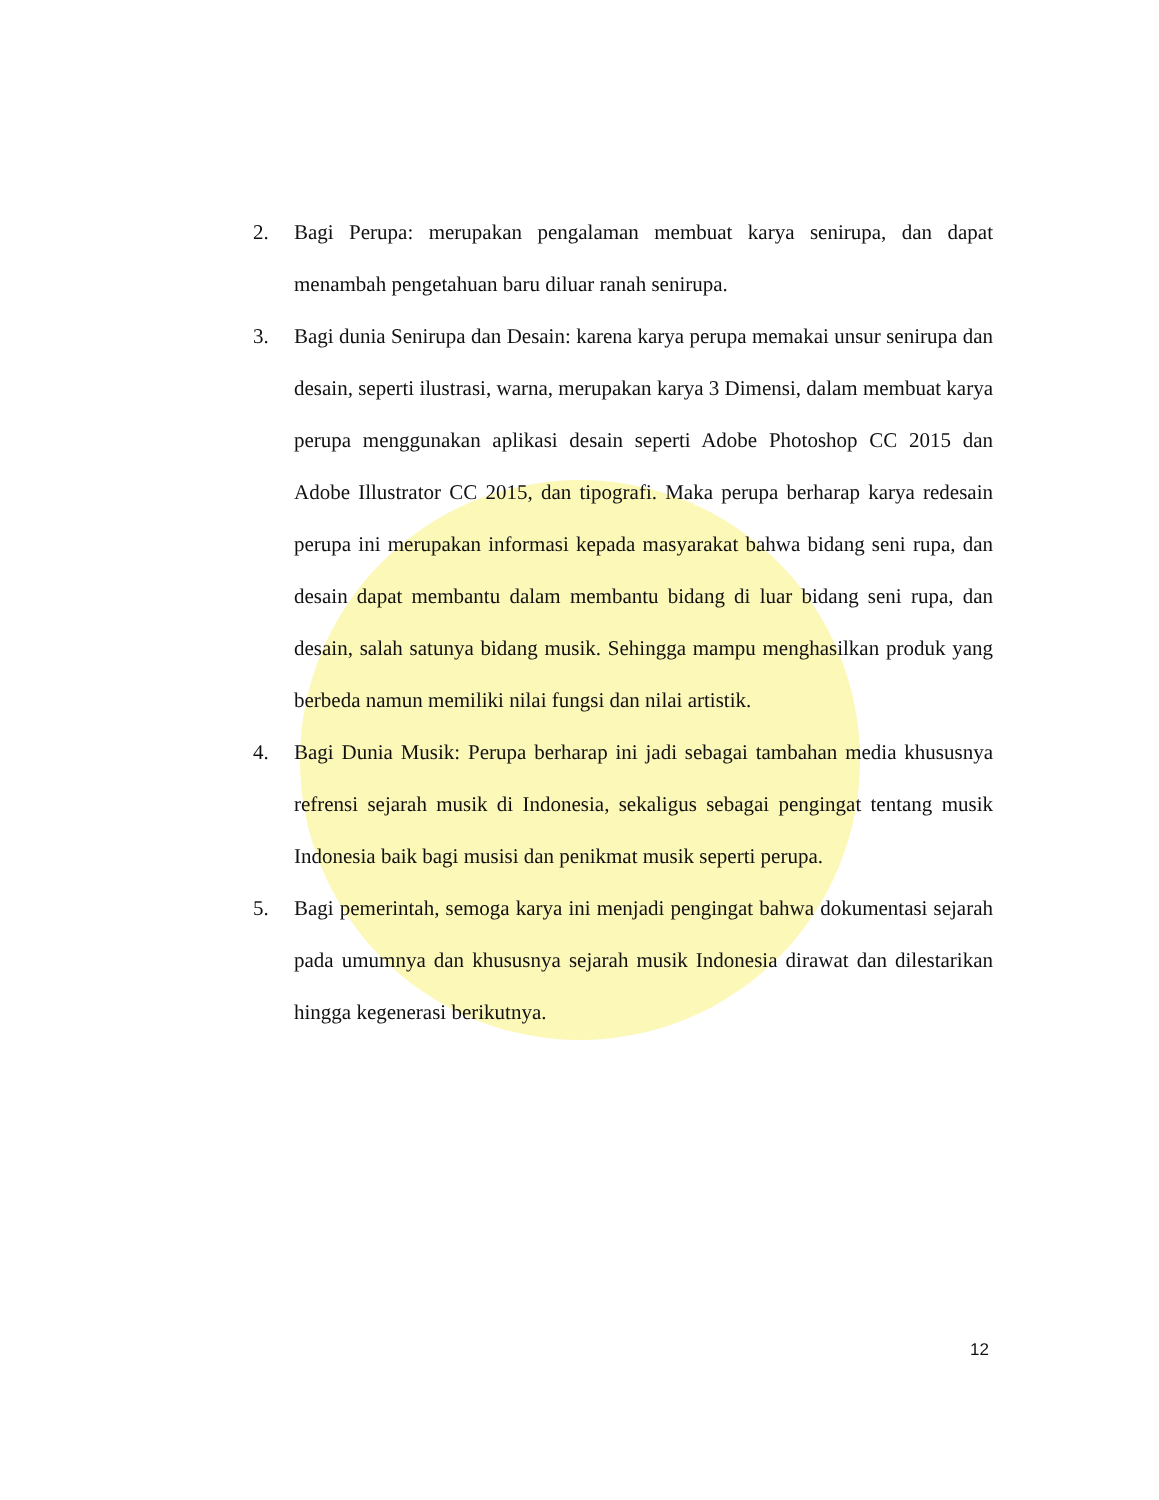2. Bagi Perupa: merupakan pengalaman membuat karya senirupa, dan dapat menambah pengetahuan baru diluar ranah senirupa.
3. Bagi dunia Senirupa dan Desain: karena karya perupa memakai unsur senirupa dan desain, seperti ilustrasi, warna, merupakan karya 3 Dimensi, dalam membuat karya perupa menggunakan aplikasi desain seperti Adobe Photoshop CC 2015 dan Adobe Illustrator CC 2015, dan tipografi. Maka perupa berharap karya redesain perupa ini merupakan informasi kepada masyarakat bahwa bidang seni rupa, dan desain dapat membantu dalam membantu bidang di luar bidang seni rupa, dan desain, salah satunya bidang musik. Sehingga mampu menghasilkan produk yang berbeda namun memiliki nilai fungsi dan nilai artistik.
4. Bagi Dunia Musik: Perupa berharap ini jadi sebagai tambahan media khususnya refrensi sejarah musik di Indonesia, sekaligus sebagai pengingat tentang musik Indonesia baik bagi musisi dan penikmat musik seperti perupa.
5. Bagi pemerintah, semoga karya ini menjadi pengingat bahwa dokumentasi sejarah pada umumnya dan khususnya sejarah musik Indonesia dirawat dan dilestarikan hingga kegenerasi berikutnya.
12